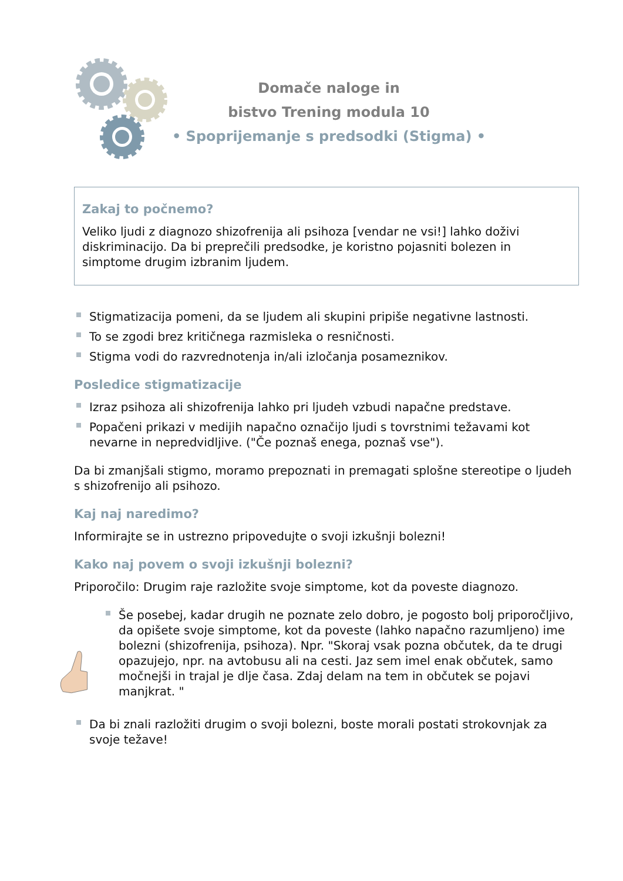Domače naloge in
bistvo Trening modula 10
• Spoprijemanje s predsodki (Stigma) •
Zakaj to počnemo?
Veliko ljudi z diagnozo shizofrenija ali psihoza [vendar ne vsi!] lahko doživi diskriminacijo. Da bi preprečili predsodke, je koristno pojasniti bolezen in simptome drugim izbranim ljudem.
Stigmatizacija pomeni, da se ljudem ali skupini pripiše negativne lastnosti.
To se zgodi brez kritičnega razmisleka o resničnosti.
Stigma vodi do razvrednotenja in/ali izločanja posameznikov.
Posledice stigmatizacije
Izraz psihoza ali shizofrenija lahko pri ljudeh vzbudi napačne predstave.
Popačeni prikazi v medijih napačno označijo ljudi s tovrstnimi težavami kot nevarne in nepredvidljive. ("Če poznaš enega, poznaš vse").
Da bi zmanjšali stigmo, moramo prepoznati in premagati splošne stereotipe o ljudeh s shizofrenijo ali psihozo.
Kaj naj naredimo?
Informirajte se in ustrezno pripovedujte o svoji izkušnji bolezni!
Kako naj povem o svoji izkušnji bolezni?
Priporočilo: Drugim raje razložite svoje simptome, kot da poveste diagnozo.
Še posebej, kadar drugih ne poznate zelo dobro, je pogosto bolj priporočljivo, da opišete svoje simptome, kot da poveste (lahko napačno razumljeno) ime bolezni (shizofrenija, psihoza). Npr. "Skoraj vsak pozna občutek, da te drugi opazujejo, npr. na avtobusu ali na cesti. Jaz sem imel enak občutek, samo močnejši in trajal je dlje časa. Zdaj delam na tem in občutek se pojavi manjkrat. "
Da bi znali razložiti drugim o svoji bolezni, boste morali postati strokovnjak za svoje težave!